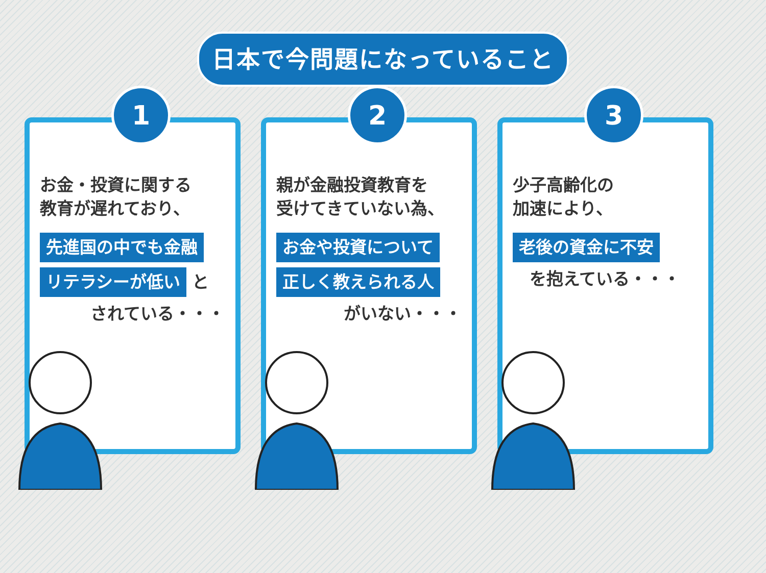日本で今問題になっていること
1
お金・投資に関する
教育が遅れており、
先進国の中でも金融
リテラシーが低い と
　　　されている・・・
2
親が金融投資教育を
受けてきていない為、
お金や投資について
正しく教えられる人
　　　　がいない・・・
3
少子高齢化の
加速により、
老後の資金に不安
　を抱えている・・・